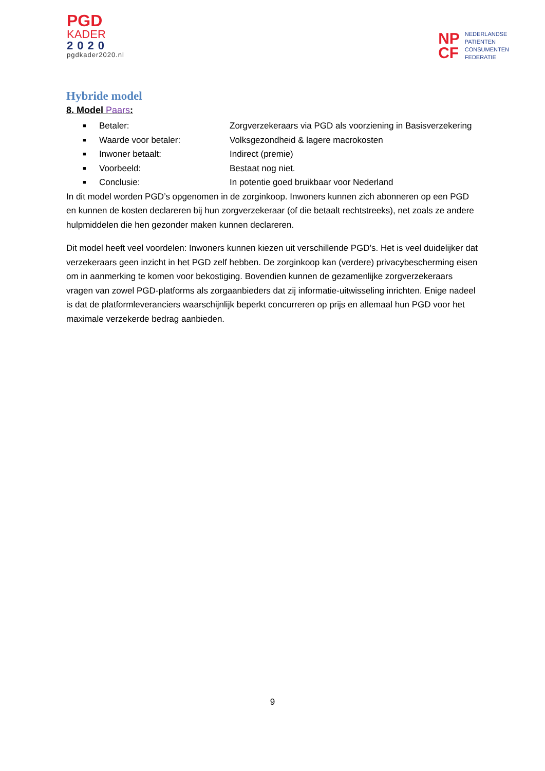PGD
KADER
2020
pgdkader2020.nl
NP
CF
NEDERLANDSE
PATIËNTEN
CONSUMENTEN
FEDERATIE
Hybride model
8. Model Paars:
■ Betaler: Zorgverzekeraars via PGD als voorziening in Basisverzekering
■ Waarde voor betaler: Volksgezondheid & lagere macrokosten
■ Inwoner betaalt: Indirect (premie)
■ Voorbeeld: Bestaat nog niet.
■ Conclusie: In potentie goed bruikbaar voor Nederland
In dit model worden PGD’s opgenomen in de zorginkoop. Inwoners kunnen zich abonneren op een PGD en kunnen de kosten declareren bij hun zorgverzekeraar (of die betaalt rechtstreeks), net zoals ze andere hulpmiddelen die hen gezonder maken kunnen declareren.
Dit model heeft veel voordelen: Inwoners kunnen kiezen uit verschillende PGD’s. Het is veel duidelijker dat verzekeraars geen inzicht in het PGD zelf hebben. De zorginkoop kan (verdere) privacybescherming eisen om in aanmerking te komen voor bekostiging. Bovendien kunnen de gezamenlijke zorgverzekeraars vragen van zowel PGD-platforms als zorgaanbieders dat zij informatie-uitwisseling inrichten. Enige nadeel is dat de platformleveranciers waarschijnlijk beperkt concurreren op prijs en allemaal hun PGD voor het maximale verzekerde bedrag aanbieden.
9